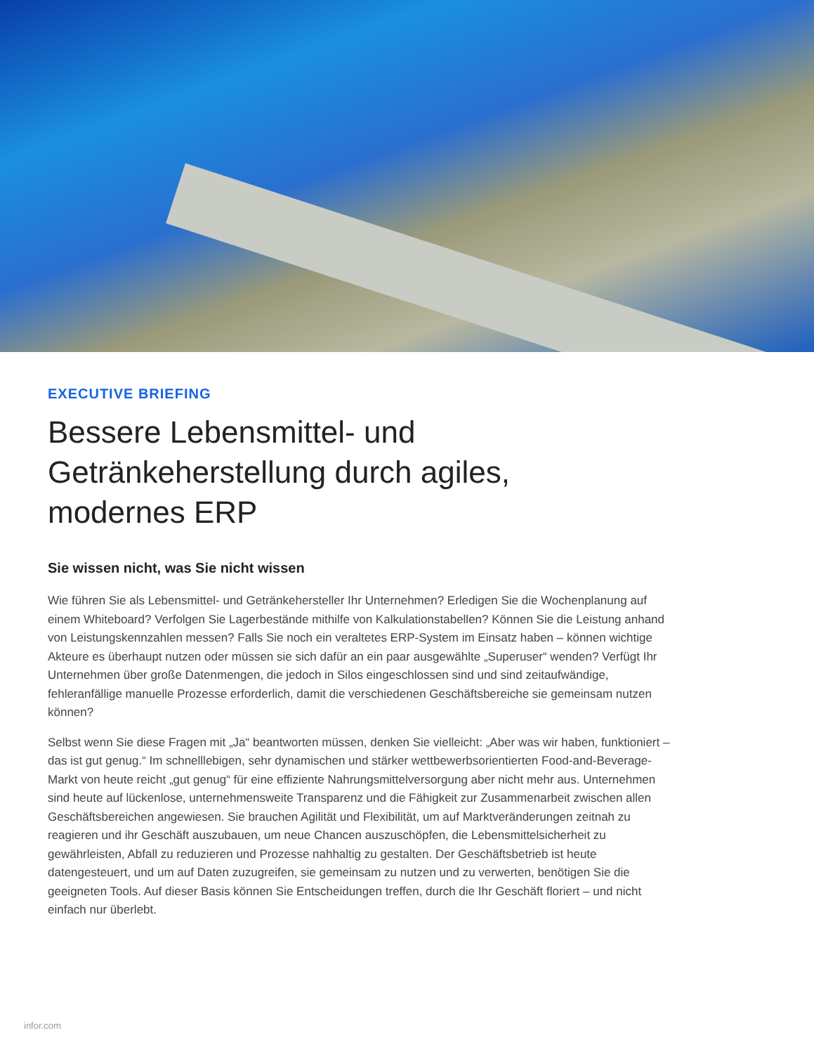EXECUTIVE BRIEFING
Bessere Lebensmittel- und
Getränkeherstellung durch agiles,
modernes ERP
Sie wissen nicht, was Sie nicht wissen
Wie führen Sie als Lebensmittel- und Getränkehersteller Ihr Unternehmen? Erledigen Sie die Wochenplanung auf einem Whiteboard? Verfolgen Sie Lagerbestände mithilfe von Kalkulationstabellen? Können Sie die Leistung anhand von Leistungskennzahlen messen? Falls Sie noch ein veraltetes ERP-System im Einsatz haben – können wichtige Akteure es überhaupt nutzen oder müssen sie sich dafür an ein paar ausgewählte „Superuser“ wenden? Verfügt Ihr Unternehmen über große Datenmengen, die jedoch in Silos eingeschlossen sind und sind zeitaufwändige, fehleranfällige manuelle Prozesse erforderlich, damit die verschiedenen Geschäftsbereiche sie gemeinsam nutzen können?
Selbst wenn Sie diese Fragen mit „Ja“ beantworten müssen, denken Sie vielleicht: „Aber was wir haben, funktioniert – das ist gut genug.“ Im schnelllebigen, sehr dynamischen und stärker wettbewerbsorientierten Food-and-Beverage-Markt von heute reicht „gut genug“ für eine effiziente Nahrungsmittelversorgung aber nicht mehr aus. Unternehmen sind heute auf lückenlose, unternehmensweite Transparenz und die Fähigkeit zur Zusammenarbeit zwischen allen Geschäftsbereichen angewiesen. Sie brauchen Agilität und Flexibilität, um auf Marktveränderungen zeitnah zu reagieren und ihr Geschäft auszubauen, um neue Chancen auszuschöpfen, die Lebensmittelsicherheit zu gewährleisten, Abfall zu reduzieren und Prozesse nahhaltig zu gestalten. Der Geschäftsbetrieb ist heute datengesteuert, und um auf Daten zuzugreifen, sie gemeinsam zu nutzen und zu verwerten, benötigen Sie die geeigneten Tools. Auf dieser Basis können Sie Entscheidungen treffen, durch die Ihr Geschäft floriert – und nicht einfach nur überlebt.
infor.com